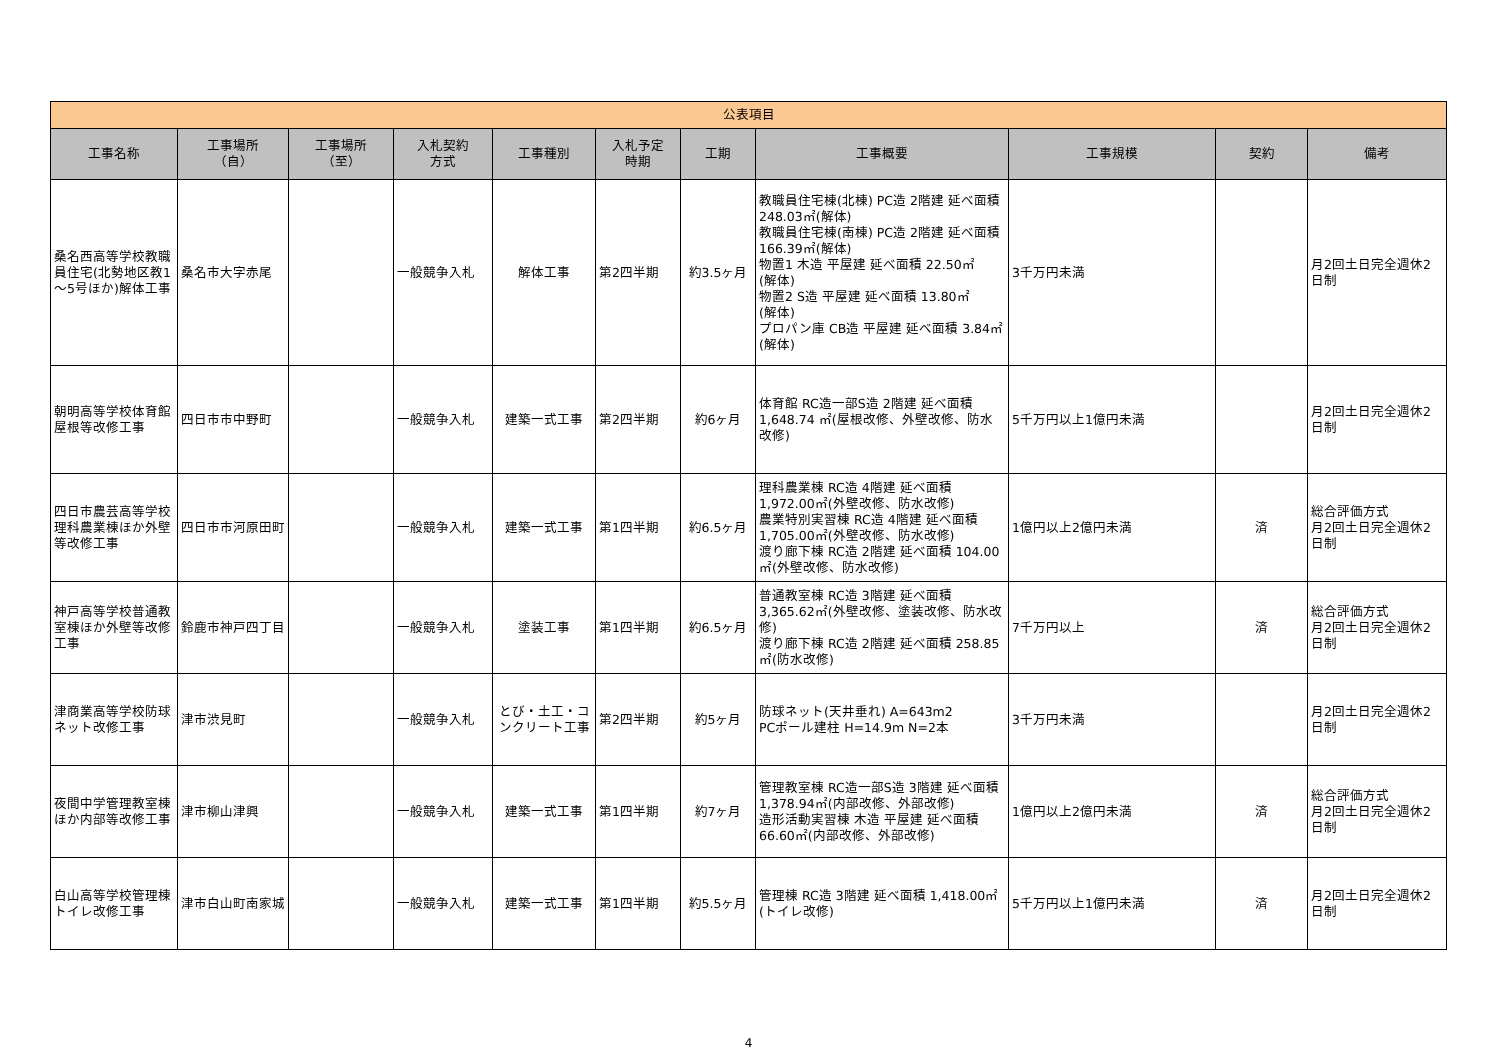| 公表項目 | | | | | | | | | | |
| --- | --- | --- | --- | --- | --- | --- | --- | --- | --- | --- |
| 工事名称 | 工事場所 （自） | 工事場所 （至） | 入札契約 方式 | 工事種別 | 入札予定 時期 | 工期 | 工事概要 | 工事規模 | 契約 | 備考 |
| 桑名西高等学校教職員住宅(北勢地区教1～5号ほか)解体工事 | 桑名市大字赤尾 | | 一般競争入札 | 解体工事 | 第2四半期 | 約3.5ヶ月 | 教職員住宅棟(北棟) PC造 2階建 延べ面積 248.03㎡(解体) 教職員住宅棟(南棟) PC造 2階建 延べ面積 166.39㎡(解体) 物置1 木造 平屋建 延べ面積 22.50㎡ (解体) 物置2 S造 平屋建 延べ面積 13.80㎡ (解体) プロパン庫 CB造 平屋建 延べ面積 3.84㎡(解体) | 3千万円未満 | | 月2回土日完全週休2日制 |
| 朝明高等学校体育館屋根等改修工事 | 四日市市中野町 | | 一般競争入札 | 建築一式工事 | 第2四半期 | 約6ヶ月 | 体育館 RC造一部S造 2階建 延べ面積1,648.74 ㎡(屋根改修、外壁改修、防水改修) | 5千万円以上1億円未満 | | 月2回土日完全週休2日制 |
| 四日市農芸高等学校理科農業棟ほか外壁等改修工事 | 四日市市河原田町 | | 一般競争入札 | 建築一式工事 | 第1四半期 | 約6.5ヶ月 | 理科農業棟 RC造 4階建 延べ面積 1,972.00㎡(外壁改修、防水改修) 農業特別実習棟 RC造 4階建 延べ面積1,705.00㎡(外壁改修、防水改修) 渡り廊下棟 RC造 2階建 延べ面積 104.00㎡(外壁改修、防水改修) | 1億円以上2億円未満 | 済 | 総合評価方式 月2回土日完全週休2日制 |
| 神戸高等学校普通教室棟ほか外壁等改修工事 | 鈴鹿市神戸四丁目 | | 一般競争入札 | 塗装工事 | 第1四半期 | 約6.5ヶ月 | 普通教室棟 RC造 3階建 延べ面積 3,365.62㎡(外壁改修、塗装改修、防水改修) 渡り廊下棟 RC造 2階建 延べ面積 258.85㎡(防水改修) | 7千万円以上 | 済 | 総合評価方式 月2回土日完全週休2日制 |
| 津商業高等学校防球ネット改修工事 | 津市渋見町 | | 一般競争入札 | とび・土工・コンクリート工事 | 第2四半期 | 約5ヶ月 | 防球ネット(天井垂れ) A=643m2 PCポール建柱 H=14.9m N=2本 | 3千万円未満 | | 月2回土日完全週休2日制 |
| 夜間中学管理教室棟ほか内部等改修工事 | 津市柳山津興 | | 一般競争入札 | 建築一式工事 | 第1四半期 | 約7ヶ月 | 管理教室棟 RC造一部S造 3階建 延べ面積 1,378.94㎡(内部改修、外部改修) 造形活動実習棟 木造 平屋建 延べ面積 66.60㎡(内部改修、外部改修) | 1億円以上2億円未満 | 済 | 総合評価方式 月2回土日完全週休2日制 |
| 白山高等学校管理棟トイレ改修工事 | 津市白山町南家城 | | 一般競争入札 | 建築一式工事 | 第1四半期 | 約5.5ヶ月 | 管理棟 RC造 3階建 延べ面積 1,418.00㎡(トイレ改修) | 5千万円以上1億円未満 | 済 | 月2回土日完全週休2日制 |
4